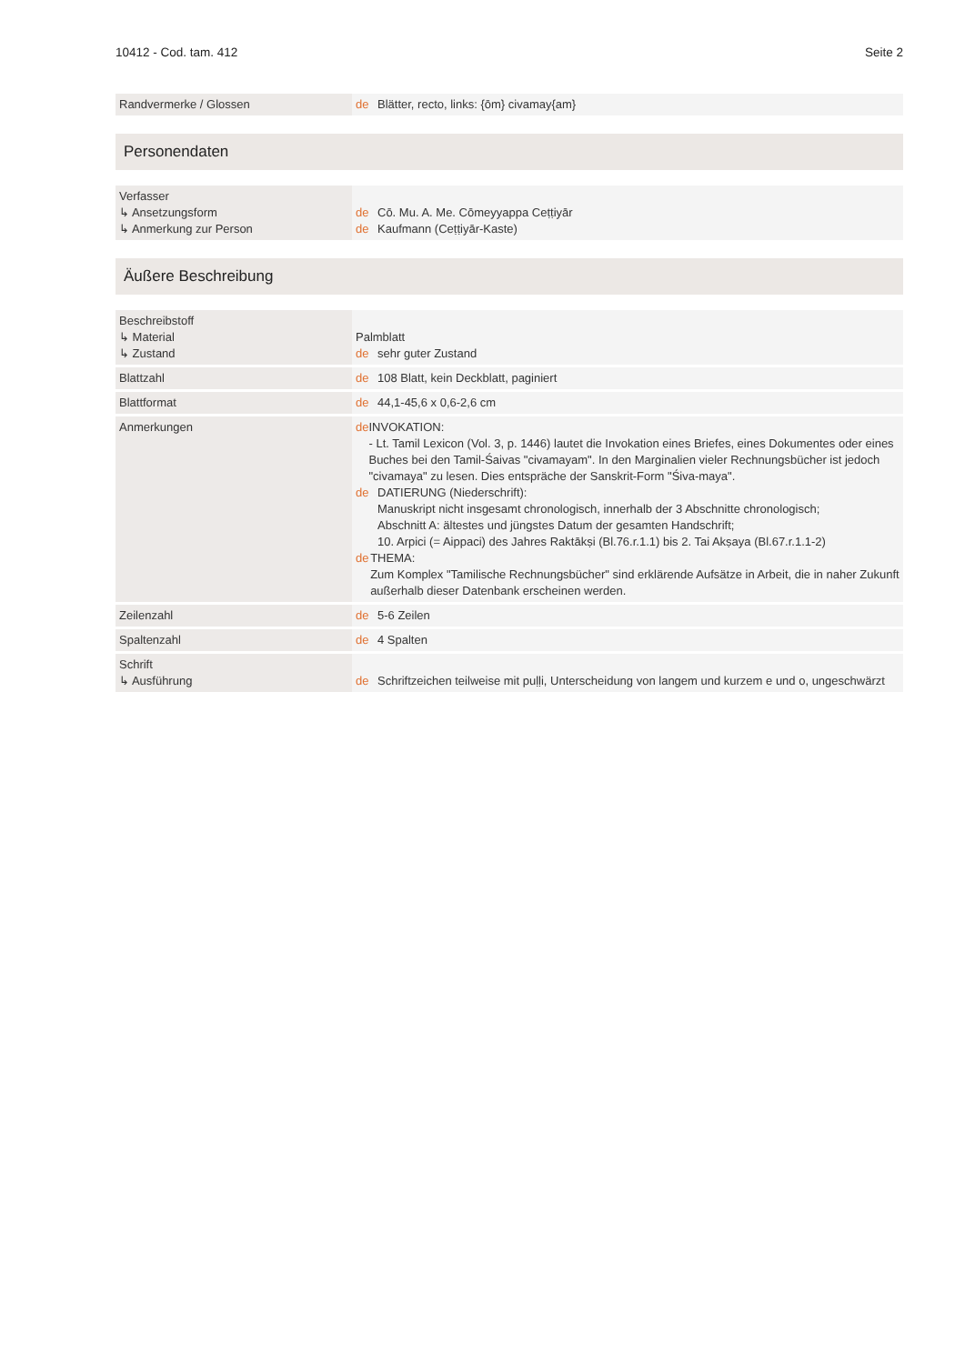10412 - Cod. tam. 412 Seite 2
| Randvermerke / Glossen | de Blätter, recto, links: {ōm} civamay{am} |
Personendaten
| Verfasser ↳ Ansetzungsform ↳ Anmerkung zur Person | de Cō. Mu. A. Me. Cōmeyyappa Ceṭṭiyār de Kaufmann (Ceṭṭiyār-Kaste) |
Äußere Beschreibung
| Beschreibstoff ↳ Material ↳ Zustand | Palmblatt de sehr guter Zustand |
| Blattzahl | de 108 Blatt, kein Deckblatt, paginiert |
| Blattformat | de 44,1-45,6 x 0,6-2,6 cm |
| Anmerkungen | de INVOKATION: - Lt. Tamil Lexicon (Vol. 3, p. 1446) lautet die Invokation eines Briefes, eines Dokumentes oder eines Buches bei den Tamil-Śaivas "civamayam". In den Marginalien vieler Rechnungsbücher ist jedoch "civamaya" zu lesen. Dies entspräche der Sanskrit-Form "Śiva-maya". de DATIERUNG (Niederschrift): Manuskript nicht insgesamt chronologisch, innerhalb der 3 Abschnitte chronologisch; Abschnitt A: ältestes und jüngstes Datum der gesamten Handschrift; 10. Arpici (= Aippaci) des Jahres Raktākṣi (Bl.76.r.1.1) bis 2. Tai Akṣaya (Bl.67.r.1.1-2) de THEMA: Zum Komplex "Tamilische Rechnungsbücher" sind erklärende Aufsätze in Arbeit, die in naher Zukunft außerhalb dieser Datenbank erscheinen werden. |
| Zeilenzahl | de 5-6 Zeilen |
| Spaltenzahl | de 4 Spalten |
| Schrift ↳ Ausführung | de Schriftzeichen teilweise mit puḷḷi, Unterscheidung von langem und kurzem e und o, ungeschwärzt |